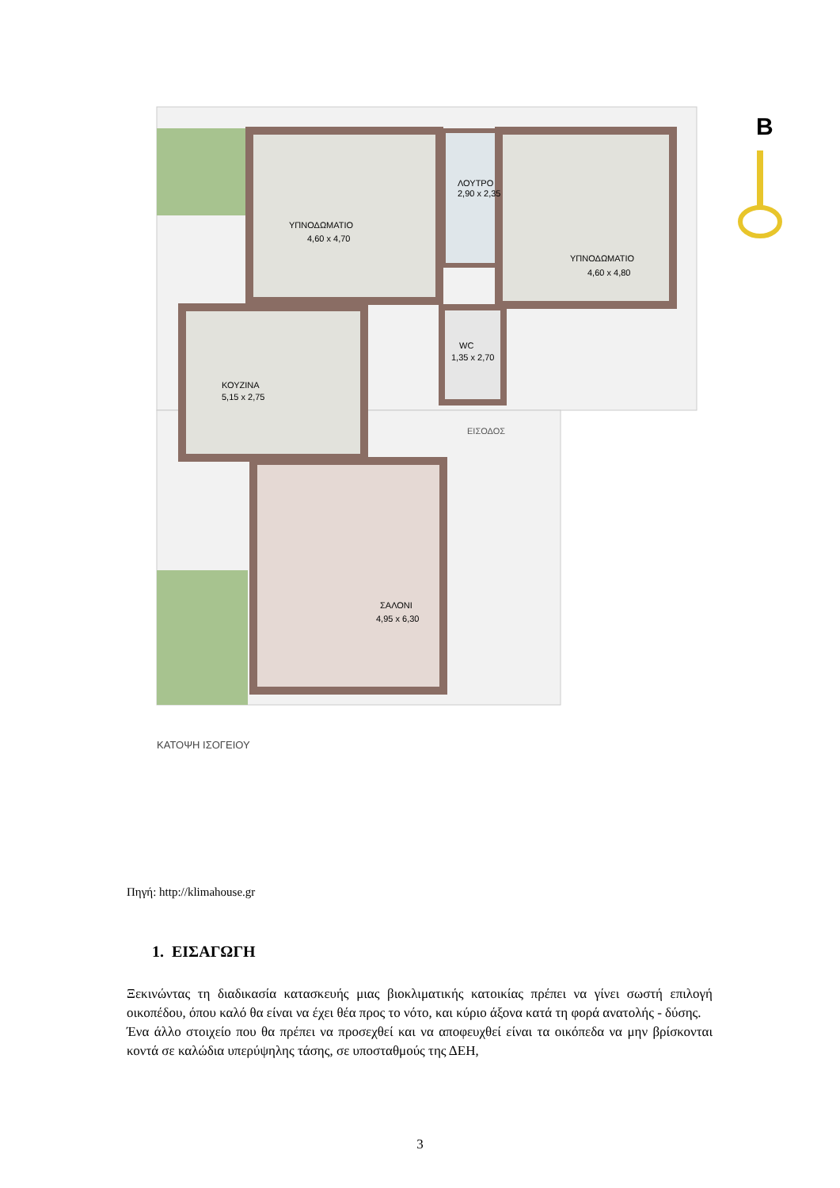ΥΠΝΟΔΩΜΑΤΙΟ
4,60 x 4,70
ΛΟΥΤΡΟ
2,90 x 2,35
ΥΠΝΟΔΩΜΑΤΙΟ
4,60 x 4,80
ΚΟΥΖΙΝΑ
5,15 x 2,75
WC
1,35 x 2,70
ΕΙΣΟΔΟΣ
ΣΑΛΟΝΙ
4,95 x 6,30
ΚΑΤΟΨΗ ΙΣΟΓΕΙΟΥ
B
Πηγή: http://klimahouse.gr
1. ΕΙΣΑΓΩΓΗ
Ξεκινώντας τη διαδικασία κατασκευής μιας βιοκλιματικής κατοικίας πρέπει να γίνει σωστή επιλογή οικοπέδου, όπου καλό θα είναι να έχει θέα προς το νότο, και κύριο άξονα κατά τη φορά ανατολής - δύσης.
Ένα άλλο στοιχείο που θα πρέπει να προσεχθεί και να αποφευχθεί είναι τα οικόπεδα να μην βρίσκονται κοντά σε καλώδια υπερύψηλης τάσης, σε υποσταθμούς της ΔΕΗ,
3